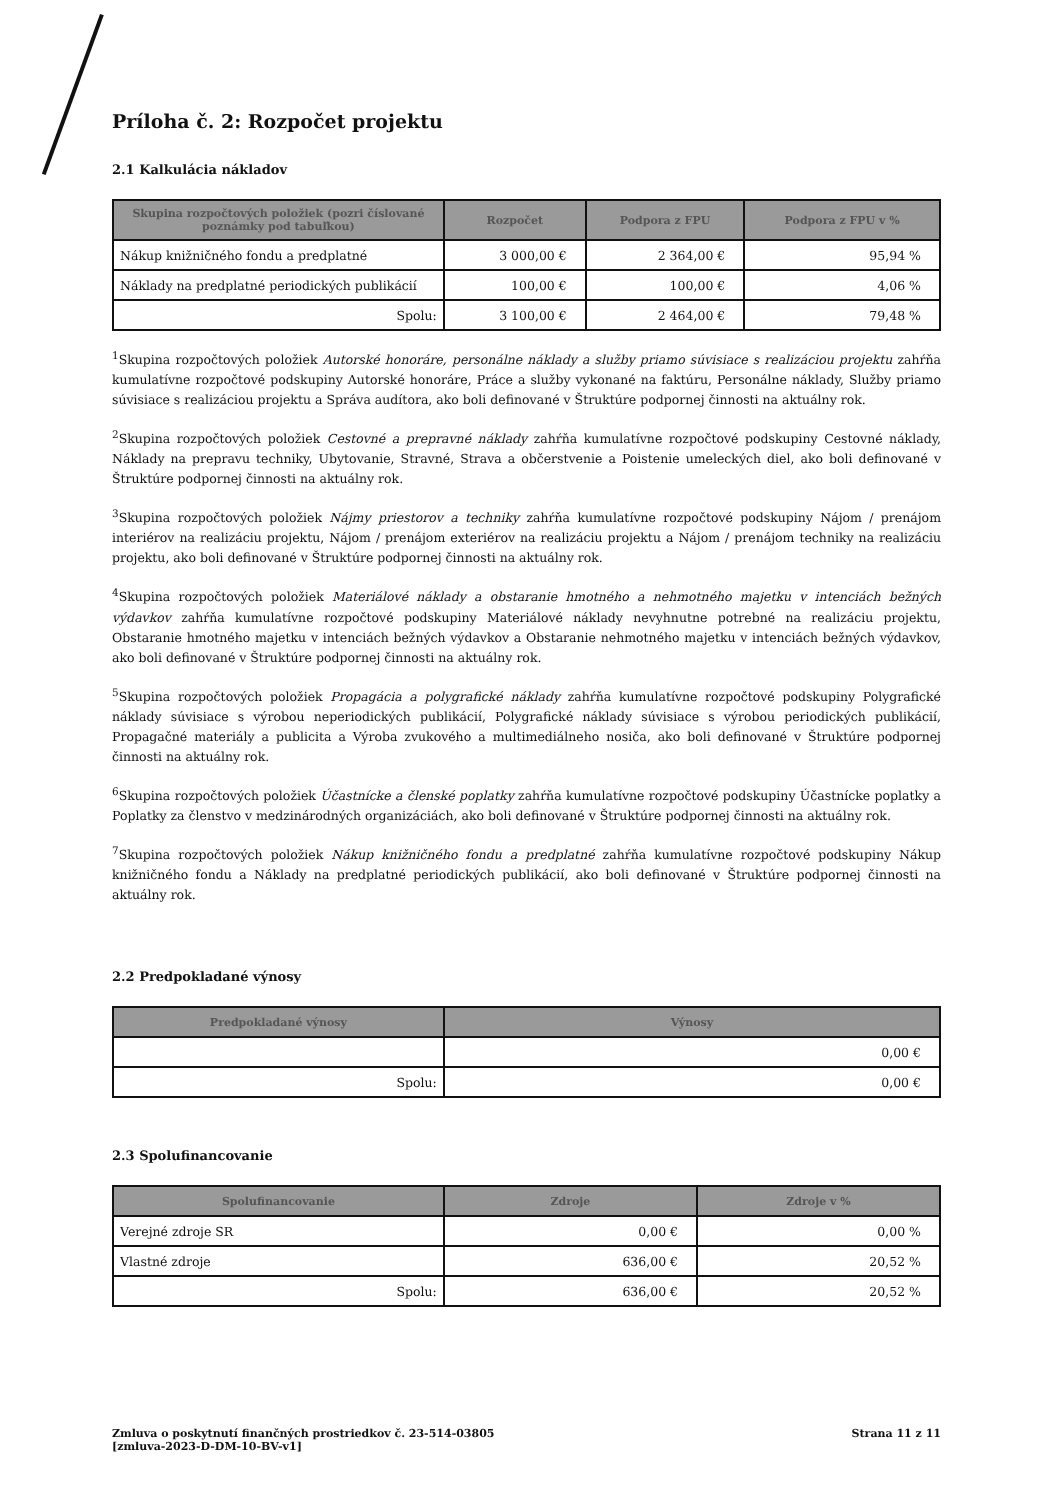Príloha č. 2: Rozpočet projektu
2.1 Kalkulácia nákladov
| Skupina rozpočtových položiek (pozri číslované poznámky pod tabuľkou) | Rozpočet | Podpora z FPU | Podpora z FPU v % |
| --- | --- | --- | --- |
| Nákup knižničného fondu a predplatné | 3 000,00 € | 2 364,00 € | 95,94 % |
| Náklady na predplatné periodických publikácií | 100,00 € | 100,00 € | 4,06 % |
| Spolu: | 3 100,00 € | 2 464,00 € | 79,48 % |
<sup>1</sup> Skupina rozpočtových položiek Autorské honoráre, personálne náklady a služby priamo súvisiace s realizáciou projektu zahŕňa kumulatívne rozpočtové podskupiny Autorské honoráre, Práce a služby vykonané na faktúru, Personálne náklady, Služby priamo súvisiace s realizáciou projektu a Správa audítora, ako boli definované v Štruktúre podpornej činnosti na aktuálny rok.
<sup>2</sup> Skupina rozpočtových položiek Cestovné a prepravné náklady zahŕňa kumulatívne rozpočtové podskupiny Cestovné náklady, Náklady na prepravu techniky, Ubytovanie, Stravné, Strava a občerstvenie a Poistenie umeleckých diel, ako boli definované v Štruktúre podpornej činnosti na aktuálny rok.
<sup>3</sup> Skupina rozpočtových položiek Nájmy priestorov a techniky zahŕňa kumulatívne rozpočtové podskupiny Nájom / prenájom interiérov na realizáciu projektu, Nájom / prenájom exteriérov na realizáciu projektu a Nájom / prenájom techniky na realizáciu projektu, ako boli definované v Štruktúre podpornej činnosti na aktuálny rok.
<sup>4</sup> Skupina rozpočtových položiek Materiálové náklady a obstaranie hmotného a nehmotného majetku v intenciách bežných výdavkov zahŕňa kumulatívne rozpočtové podskupiny Materiálové náklady nevyhnutne potrebné na realizáciu projektu, Obstaranie hmotného majetku v intenciách bežných výdavkov a Obstaranie nehmotného majetku v intenciách bežných výdavkov, ako boli definované v Štruktúre podpornej činnosti na aktuálny rok.
<sup>5</sup> Skupina rozpočtových položiek Propagácia a polygrafické náklady zahŕňa kumulatívne rozpočtové podskupiny Polygrafické náklady súvisiace s výrobou neperiodických publikácií, Polygrafické náklady súvisiace s výrobou periodických publikácií, Propagačné materiály a publicita a Výroba zvukového a multimediálneho nosiča, ako boli definované v Štruktúre podpornej činnosti na aktuálny rok.
<sup>6</sup> Skupina rozpočtových položiek Účastnícke a členské poplatky zahŕňa kumulatívne rozpočtové podskupiny Účastnícke poplatky a Poplatky za členstvo v medzinárodných organizáciách, ako boli definované v Štruktúre podpornej činnosti na aktuálny rok.
<sup>7</sup> Skupina rozpočtových položiek Nákup knižničného fondu a predplatné zahŕňa kumulatívne rozpočtové podskupiny Nákup knižničného fondu a Náklady na predplatné periodických publikácií, ako boli definované v Štruktúre podpornej činnosti na aktuálny rok.
2.2 Predpokladané výnosy
| Predpokladané výnosy | Výnosy |
| --- | --- |
| | 0,00 € |
| Spolu: | 0,00 € |
2.3 Spolufinancovanie
| Spolufinancovanie | Zdroje | Zdroje v % |
| --- | --- | --- |
| Verejné zdroje SR | 0,00 € | 0,00 % |
| Vlastné zdroje | 636,00 € | 20,52 % |
| Spolu: | 636,00 € | 20,52 % |
Zmluva o poskytnutí finančných prostriedkov č. 23-514-03805
[zmluva-2023-D-DM-10-BV-v1]
Strana 11 z 11